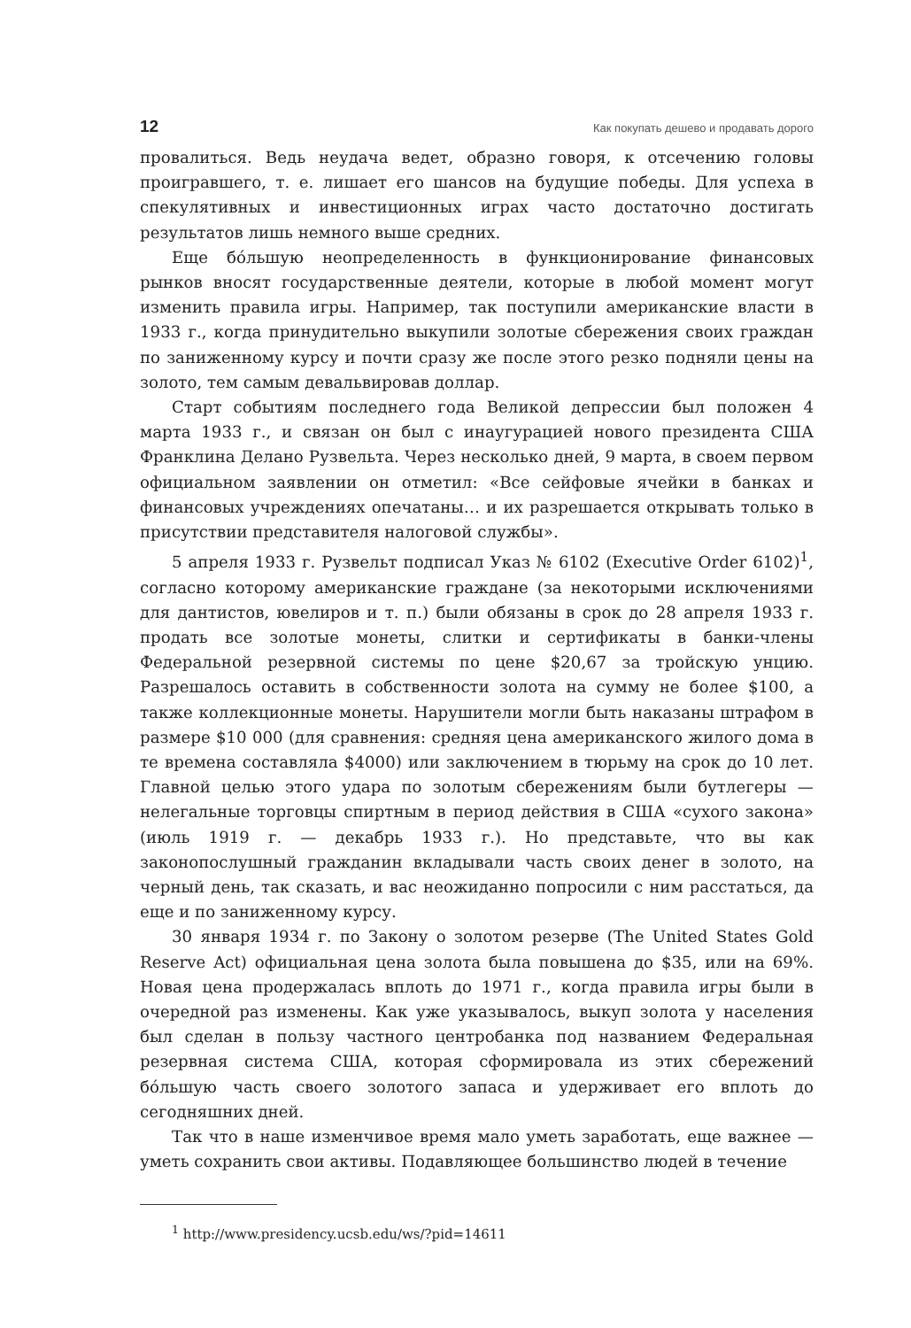12 Как покупать дешево и продавать дорого
провалиться. Ведь неудача ведет, образно говоря, к отсечению головы проигравшего, т. е. лишает его шансов на будущие победы. Для успеха в спекулятивных и инвестиционных играх часто достаточно достигать результатов лишь немного выше средних.
Еще бóльшую неопределенность в функционирование финансовых рынков вносят государственные деятели, которые в любой момент могут изменить правила игры. Например, так поступили американские власти в 1933 г., когда принудительно выкупили золотые сбережения своих граждан по заниженному курсу и почти сразу же после этого резко подняли цены на золото, тем самым девальвировав доллар.
Старт событиям последнего года Великой депрессии был положен 4 марта 1933 г., и связан он был с инаугурацией нового президента США Франклина Делано Рузвельта. Через несколько дней, 9 марта, в своем первом официальном заявлении он отметил: «Все сейфовые ячейки в банках и финансовых учреждениях опечатаны… и их разрешается открывать только в присутствии представителя налоговой службы».
5 апреля 1933 г. Рузвельт подписал Указ № 6102 (Executive Order 6102)<sup>1</sup>, согласно которому американские граждане (за некоторыми исключениями для дантистов, ювелиров и т. п.) были обязаны в срок до 28 апреля 1933 г. продать все золотые монеты, слитки и сертификаты в банки-члены Федеральной резервной системы по цене $20,67 за тройскую унцию. Разрешалось оставить в собственности золота на сумму не более $100, а также коллекционные монеты. Нарушители могли быть наказаны штрафом в размере $10 000 (для сравнения: средняя цена американского жилого дома в те времена составляла $4000) или заключением в тюрьму на срок до 10 лет. Главной целью этого удара по золотым сбережениям были бутлегеры — нелегальные торговцы спиртным в период действия в США «сухого закона» (июль 1919 г. — декабрь 1933 г.). Но представьте, что вы как законопослушный гражданин вкладывали часть своих денег в золото, на черный день, так сказать, и вас неожиданно попросили с ним расстаться, да еще и по заниженному курсу.
30 января 1934 г. по Закону о золотом резерве (The United States Gold Reserve Act) официальная цена золота была повышена до $35, или на 69%. Новая цена продержалась вплоть до 1971 г., когда правила игры были в очередной раз изменены. Как уже указывалось, выкуп золота у населения был сделан в пользу частного центробанка под названием Федеральная резервная система США, которая сформировала из этих сбережений бóльшую часть своего золотого запаса и удерживает его вплоть до сегодняшних дней.
Так что в наше изменчивое время мало уметь заработать, еще важнее — уметь сохранить свои активы. Подавляющее большинство людей в течение
<sup>1</sup> http://www.presidency.ucsb.edu/ws/?pid=14611